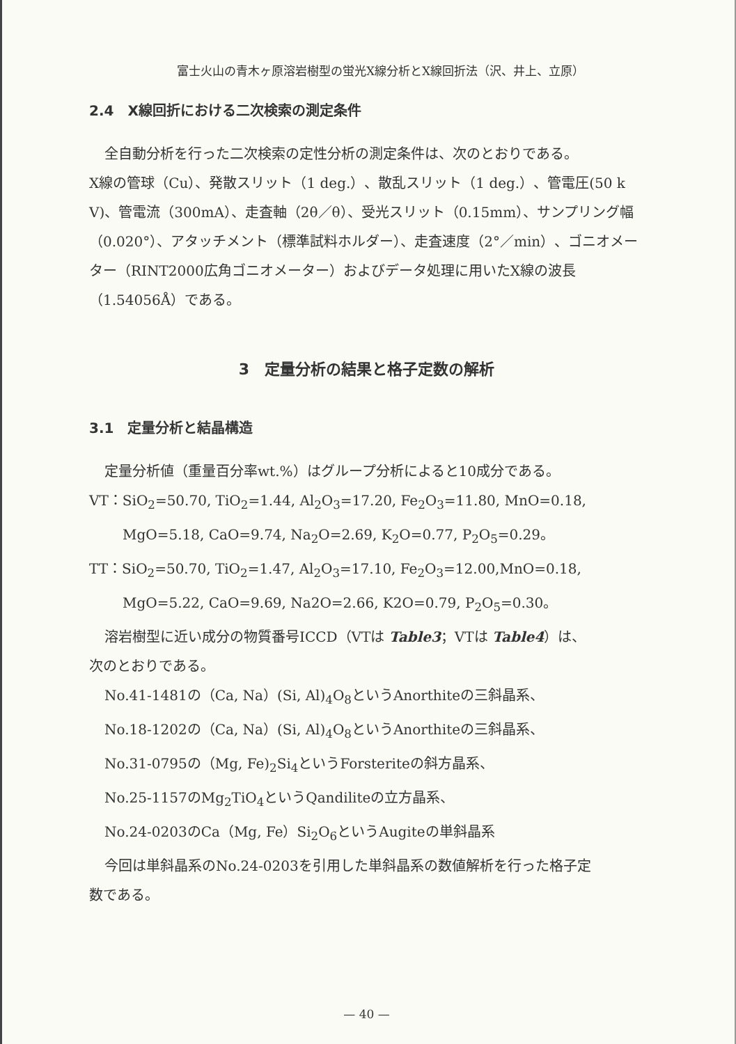富士火山の青木ヶ原溶岩樹型の蛍光X線分析とX線回折法（沢、井上、立原）
2.4　X線回折における二次検索の測定条件
全自動分析を行った二次検索の定性分析の測定条件は、次のとおりである。
X線の管球（Cu）、発散スリット（1 deg.）、散乱スリット（1 deg.）、管電圧(50 k V)、管電流（300mA）、走査軸（2θ／θ）、受光スリット（0.15mm）、サンプリング幅（0.020°）、アタッチメント（標準試料ホルダー）、走査速度（2°／min）、ゴニオメーター（RINT2000広角ゴニオメーター）およびデータ処理に用いたX線の波長（1.54056Å）である。
3　定量分析の結果と格子定数の解析
3.1　定量分析と結晶構造
定量分析値（重量百分率wt.%）はグループ分析によると10成分である。
VT：SiO<sub>2</sub>=50.70, TiO<sub>2</sub>=1.44, Al<sub>2</sub>O<sub>3</sub>=17.20, Fe<sub>2</sub>O<sub>3</sub>=11.80, MnO=0.18,
MgO=5.18, CaO=9.74, Na<sub>2</sub>O=2.69, K<sub>2</sub>O=0.77, P<sub>2</sub>O<sub>5</sub>=0.29。
TT：SiO<sub>2</sub>=50.70, TiO<sub>2</sub>=1.47, Al<sub>2</sub>O<sub>3</sub>=17.10, Fe<sub>2</sub>O<sub>3</sub>=12.00,MnO=0.18,
MgO=5.22, CaO=9.69, Na2O=2.66, K2O=0.79, P<sub>2</sub>O<sub>5</sub>=0.30。
溶岩樹型に近い成分の物質番号ICCD（VTは Table3；VTは Table4）は、
次のとおりである。
No.41-1481の（Ca, Na）(Si, Al)<sub>4</sub>O<sub>8</sub>というAnorthiteの三斜晶系、
No.18-1202の（Ca, Na）(Si, Al)<sub>4</sub>O<sub>8</sub>というAnorthiteの三斜晶系、
No.31-0795の（Mg, Fe)<sub>2</sub>Si<sub>4</sub>というForsteriteの斜方晶系、
No.25-1157のMg<sub>2</sub>TiO<sub>4</sub>というQandiliteの立方晶系、
No.24-0203のCa（Mg, Fe）Si<sub>2</sub>O<sub>6</sub>というAugiteの単斜晶系
今回は単斜晶系のNo.24-0203を引用した単斜晶系の数値解析を行った格子定
数である。
— 40 —